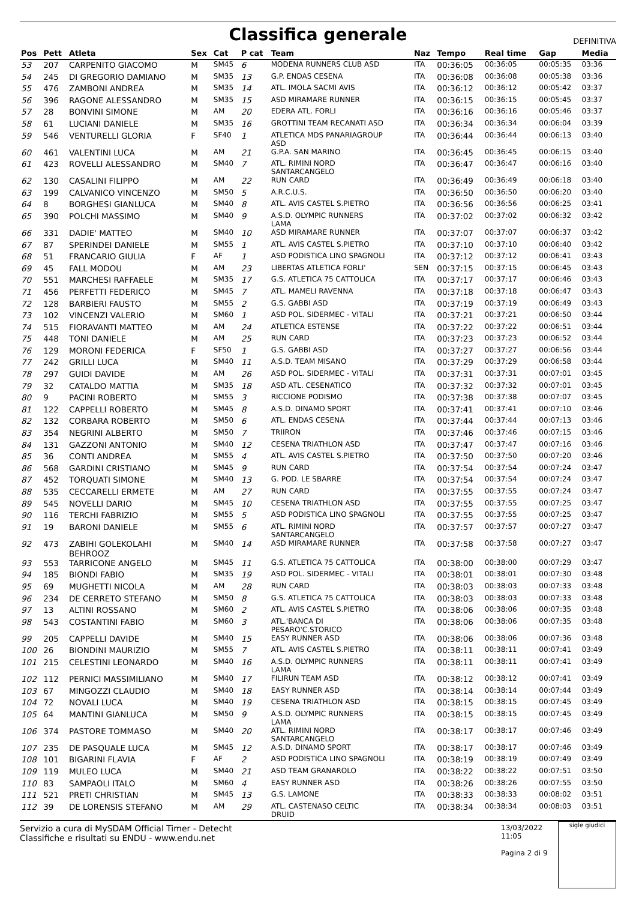Classifica generale
DEFINITIVA
| Pos | Pett | Atleta | Sex | Cat | P cat | Team | Naz | Tempo | Real time | Gap | Media |
| --- | --- | --- | --- | --- | --- | --- | --- | --- | --- | --- | --- |
| 53 | 207 | CARPENITO GIACOMO | M | SM45 | 6 | MODENA RUNNERS CLUB ASD | ITA | 00:36:05 | 00:36:05 | 00:05:35 | 03:36 |
| 54 | 245 | DI GREGORIO DAMIANO | M | SM35 | 13 | G.P. ENDAS CESENA | ITA | 00:36:08 | 00:36:08 | 00:05:38 | 03:36 |
| 55 | 476 | ZAMBONI ANDREA | M | SM35 | 14 | ATL. IMOLA SACMI AVIS | ITA | 00:36:12 | 00:36:12 | 00:05:42 | 03:37 |
| 56 | 396 | RAGONE ALESSANDRO | M | SM35 | 15 | ASD MIRAMARE RUNNER | ITA | 00:36:15 | 00:36:15 | 00:05:45 | 03:37 |
| 57 | 28 | BONVINI SIMONE | M | AM | 20 | EDERA ATL. FORLI | ITA | 00:36:16 | 00:36:16 | 00:05:46 | 03:37 |
| 58 | 61 | LUCIANI DANIELE | M | SM35 | 16 | GROTTINI TEAM RECANATI ASD | ITA | 00:36:34 | 00:36:34 | 00:06:04 | 03:39 |
| 59 | 546 | VENTURELLI GLORIA | F | SF40 | 1 | ATLETICA MDS PANARIAGROUP ASD | ITA | 00:36:44 | 00:36:44 | 00:06:13 | 03:40 |
| 60 | 461 | VALENTINI LUCA | M | AM | 21 | G.P.A. SAN MARINO | ITA | 00:36:45 | 00:36:45 | 00:06:15 | 03:40 |
| 61 | 423 | ROVELLI ALESSANDRO | M | SM40 | 7 | ATL. RIMINI NORD SANTARCANGELO | ITA | 00:36:47 | 00:36:47 | 00:06:16 | 03:40 |
| 62 | 130 | CASALINI FILIPPO | M | AM | 22 | RUN CARD | ITA | 00:36:49 | 00:36:49 | 00:06:18 | 03:40 |
| 63 | 199 | CALVANICO VINCENZO | M | SM50 | 5 | A.R.C.U.S. | ITA | 00:36:50 | 00:36:50 | 00:06:20 | 03:40 |
| 64 | 8 | BORGHESI GIANLUCA | M | SM40 | 8 | ATL. AVIS CASTEL S.PIETRO | ITA | 00:36:56 | 00:36:56 | 00:06:25 | 03:41 |
| 65 | 390 | POLCHI MASSIMO | M | SM40 | 9 | A.S.D. OLYMPIC RUNNERS LAMA | ITA | 00:37:02 | 00:37:02 | 00:06:32 | 03:42 |
| 66 | 331 | DADIE' MATTEO | M | SM40 | 10 | ASD MIRAMARE RUNNER | ITA | 00:37:07 | 00:37:07 | 00:06:37 | 03:42 |
| 67 | 87 | SPERINDEI DANIELE | M | SM55 | 1 | ATL. AVIS CASTEL S.PIETRO | ITA | 00:37:10 | 00:37:10 | 00:06:40 | 03:42 |
| 68 | 51 | FRANCARIO GIULIA | F | AF | 1 | ASD PODISTICA LINO SPAGNOLI | ITA | 00:37:12 | 00:37:12 | 00:06:41 | 03:43 |
| 69 | 45 | FALL MODOU | M | AM | 23 | LIBERTAS ATLETICA FORLI' | SEN | 00:37:15 | 00:37:15 | 00:06:45 | 03:43 |
| 70 | 551 | MARCHESI RAFFAELE | M | SM35 | 17 | G.S. ATLETICA 75 CATTOLICA | ITA | 00:37:17 | 00:37:17 | 00:06:46 | 03:43 |
| 71 | 456 | PERFETTI FEDERICO | M | SM45 | 7 | ATL. MAMELI RAVENNA | ITA | 00:37:18 | 00:37:18 | 00:06:47 | 03:43 |
| 72 | 128 | BARBIERI FAUSTO | M | SM55 | 2 | G.S. GABBI ASD | ITA | 00:37:19 | 00:37:19 | 00:06:49 | 03:43 |
| 73 | 102 | VINCENZI VALERIO | M | SM60 | 1 | ASD POL. SIDERMEC - VITALI | ITA | 00:37:21 | 00:37:21 | 00:06:50 | 03:44 |
| 74 | 515 | FIORAVANTI MATTEO | M | AM | 24 | ATLETICA ESTENSE | ITA | 00:37:22 | 00:37:22 | 00:06:51 | 03:44 |
| 75 | 448 | TONI DANIELE | M | AM | 25 | RUN CARD | ITA | 00:37:23 | 00:37:23 | 00:06:52 | 03:44 |
| 76 | 129 | MORONI FEDERICA | F | SF50 | 1 | G.S. GABBI ASD | ITA | 00:37:27 | 00:37:27 | 00:06:56 | 03:44 |
| 77 | 242 | GRILLI LUCA | M | SM40 | 11 | A.S.D. TEAM MISANO | ITA | 00:37:29 | 00:37:29 | 00:06:58 | 03:44 |
| 78 | 297 | GUIDI DAVIDE | M | AM | 26 | ASD POL. SIDERMEC - VITALI | ITA | 00:37:31 | 00:37:31 | 00:07:01 | 03:45 |
| 79 | 32 | CATALDO MATTIA | M | SM35 | 18 | ASD ATL. CESENATICO | ITA | 00:37:32 | 00:37:32 | 00:07:01 | 03:45 |
| 80 | 9 | PACINI ROBERTO | M | SM55 | 3 | RICCIONE PODISMO | ITA | 00:37:38 | 00:37:38 | 00:07:07 | 03:45 |
| 81 | 122 | CAPPELLI ROBERTO | M | SM45 | 8 | A.S.D. DINAMO SPORT | ITA | 00:37:41 | 00:37:41 | 00:07:10 | 03:46 |
| 82 | 132 | CORBARA ROBERTO | M | SM50 | 6 | ATL. ENDAS CESENA | ITA | 00:37:44 | 00:37:44 | 00:07:13 | 03:46 |
| 83 | 354 | NEGRINI ALBERTO | M | SM50 | 7 | TRIIRON | ITA | 00:37:46 | 00:37:46 | 00:07:15 | 03:46 |
| 84 | 131 | GAZZONI ANTONIO | M | SM40 | 12 | CESENA TRIATHLON ASD | ITA | 00:37:47 | 00:37:47 | 00:07:16 | 03:46 |
| 85 | 36 | CONTI ANDREA | M | SM55 | 4 | ATL. AVIS CASTEL S.PIETRO | ITA | 00:37:50 | 00:37:50 | 00:07:20 | 03:46 |
| 86 | 568 | GARDINI CRISTIANO | M | SM45 | 9 | RUN CARD | ITA | 00:37:54 | 00:37:54 | 00:07:24 | 03:47 |
| 87 | 452 | TORQUATI SIMONE | M | SM40 | 13 | G. POD. LE SBARRE | ITA | 00:37:54 | 00:37:54 | 00:07:24 | 03:47 |
| 88 | 535 | CECCARELLI ERMETE | M | AM | 27 | RUN CARD | ITA | 00:37:55 | 00:37:55 | 00:07:24 | 03:47 |
| 89 | 545 | NOVELLI DARIO | M | SM45 | 10 | CESENA TRIATHLON ASD | ITA | 00:37:55 | 00:37:55 | 00:07:25 | 03:47 |
| 90 | 116 | TERCHI FABRIZIO | M | SM55 | 5 | ASD PODISTICA LINO SPAGNOLI | ITA | 00:37:55 | 00:37:55 | 00:07:25 | 03:47 |
| 91 | 19 | BARONI DANIELE | M | SM55 | 6 | ATL. RIMINI NORD SANTARCANGELO | ITA | 00:37:57 | 00:37:57 | 00:07:27 | 03:47 |
| 92 | 473 | ZABIHI GOLEKOLAHI BEHROOZ | M | SM40 | 14 | ASD MIRAMARE RUNNER | ITA | 00:37:58 | 00:37:58 | 00:07:27 | 03:47 |
| 93 | 553 | TARRICONE ANGELO | M | SM45 | 11 | G.S. ATLETICA 75 CATTOLICA | ITA | 00:38:00 | 00:38:00 | 00:07:29 | 03:47 |
| 94 | 185 | BIONDI FABIO | M | SM35 | 19 | ASD POL. SIDERMEC - VITALI | ITA | 00:38:01 | 00:38:01 | 00:07:30 | 03:48 |
| 95 | 69 | MUGHETTI NICOLA | M | AM | 28 | RUN CARD | ITA | 00:38:03 | 00:38:03 | 00:07:33 | 03:48 |
| 96 | 234 | DE CERRETO STEFANO | M | SM50 | 8 | G.S. ATLETICA 75 CATTOLICA | ITA | 00:38:03 | 00:38:03 | 00:07:33 | 03:48 |
| 97 | 13 | ALTINI ROSSANO | M | SM60 | 2 | ATL. AVIS CASTEL S.PIETRO | ITA | 00:38:06 | 00:38:06 | 00:07:35 | 03:48 |
| 98 | 543 | COSTANTINI FABIO | M | SM60 | 3 | ATL.'BANCA DI PESARO'C.STORICO | ITA | 00:38:06 | 00:38:06 | 00:07:35 | 03:48 |
| 99 | 205 | CAPPELLI DAVIDE | M | SM40 | 15 | EASY RUNNER ASD | ITA | 00:38:06 | 00:38:06 | 00:07:36 | 03:48 |
| 100 | 26 | BIONDINI MAURIZIO | M | SM55 | 7 | ATL. AVIS CASTEL S.PIETRO | ITA | 00:38:11 | 00:38:11 | 00:07:41 | 03:49 |
| 101 | 215 | CELESTINI LEONARDO | M | SM40 | 16 | A.S.D. OLYMPIC RUNNERS LAMA | ITA | 00:38:11 | 00:38:11 | 00:07:41 | 03:49 |
| 102 | 112 | PERNICI MASSIMILIANO | M | SM40 | 17 | FILIRUN TEAM ASD | ITA | 00:38:12 | 00:38:12 | 00:07:41 | 03:49 |
| 103 | 67 | MINGOZZI CLAUDIO | M | SM40 | 18 | EASY RUNNER ASD | ITA | 00:38:14 | 00:38:14 | 00:07:44 | 03:49 |
| 104 | 72 | NOVALI LUCA | M | SM40 | 19 | CESENA TRIATHLON ASD | ITA | 00:38:15 | 00:38:15 | 00:07:45 | 03:49 |
| 105 | 64 | MANTINI GIANLUCA | M | SM50 | 9 | A.S.D. OLYMPIC RUNNERS LAMA | ITA | 00:38:15 | 00:38:15 | 00:07:45 | 03:49 |
| 106 | 374 | PASTORE TOMMASO | M | SM40 | 20 | ATL. RIMINI NORD SANTARCANGELO | ITA | 00:38:17 | 00:38:17 | 00:07:46 | 03:49 |
| 107 | 235 | DE PASQUALE LUCA | M | SM45 | 12 | A.S.D. DINAMO SPORT | ITA | 00:38:17 | 00:38:17 | 00:07:46 | 03:49 |
| 108 | 101 | BIGARINI FLAVIA | F | AF | 2 | ASD PODISTICA LINO SPAGNOLI | ITA | 00:38:19 | 00:38:19 | 00:07:49 | 03:49 |
| 109 | 119 | MULEO LUCA | M | SM40 | 21 | ASD TEAM GRANAROLO | ITA | 00:38:22 | 00:38:22 | 00:07:51 | 03:50 |
| 110 | 83 | SAMPAOLI ITALO | M | SM60 | 4 | EASY RUNNER ASD | ITA | 00:38:26 | 00:38:26 | 00:07:55 | 03:50 |
| 111 | 521 | PRETI CHRISTIAN | M | SM45 | 13 | G.S. LAMONE | ITA | 00:38:33 | 00:38:33 | 00:08:02 | 03:51 |
| 112 | 39 | DE LORENSIS STEFANO | M | AM | 29 | ATL. CASTENASO CELTIC DRUID | ITA | 00:38:34 | 00:38:34 | 00:08:03 | 03:51 |
Servizio a cura di MySDAM Official Timer - Detecht
Classifiche e risultati su ENDU - www.endu.net
13/03/2022 11:05
Pagina 2 di 9
sigle giudici